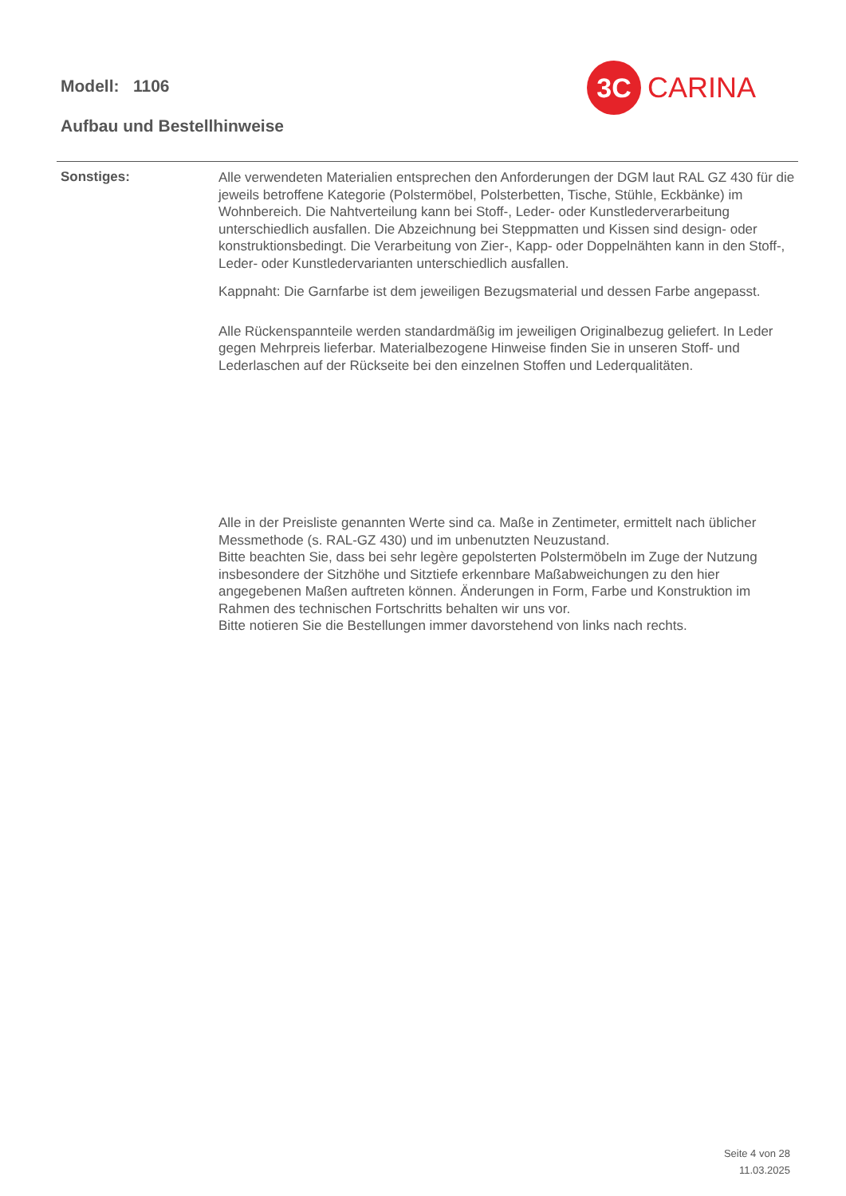Modell: 1106
Aufbau und Bestellhinweise
3C
CARINA
Sonstiges:
Alle verwendeten Materialien entsprechen den Anforderungen der DGM laut RAL GZ 430 für die jeweils betroffene Kategorie (Polstermöbel, Polsterbetten, Tische, Stühle, Eckbänke) im Wohnbereich. Die Nahtverteilung kann bei Stoff-, Leder- oder Kunstlederverarbeitung unterschiedlich ausfallen. Die Abzeichnung bei Steppmatten und Kissen sind design- oder konstruktionsbedingt. Die Verarbeitung von Zier-, Kapp- oder Doppelnähten kann in den Stoff-, Leder- oder Kunstledervarianten unterschiedlich ausfallen.
Kappnaht: Die Garnfarbe ist dem jeweiligen Bezugsmaterial und dessen Farbe angepasst.
Alle Rückenspannteile werden standardmäßig im jeweiligen Originalbezug geliefert. In Leder gegen Mehrpreis lieferbar. Materialbezogene Hinweise finden Sie in unseren Stoff- und Lederlaschen auf der Rückseite bei den einzelnen Stoffen und Lederqualitäten.
Alle in der Preisliste genannten Werte sind ca. Maße in Zentimeter, ermittelt nach üblicher Messmethode (s. RAL-GZ 430) und im unbenutzten Neuzustand.
Bitte beachten Sie, dass bei sehr legère gepolsterten Polstermöbeln im Zuge der Nutzung insbesondere der Sitzhöhe und Sitztiefe erkennbare Maßabweichungen zu den hier angegebenen Maßen auftreten können. Änderungen in Form, Farbe und Konstruktion im Rahmen des technischen Fortschritts behalten wir uns vor.
Bitte notieren Sie die Bestellungen immer davorstehend von links nach rechts.
Seite 4 von 28
11.03.2025